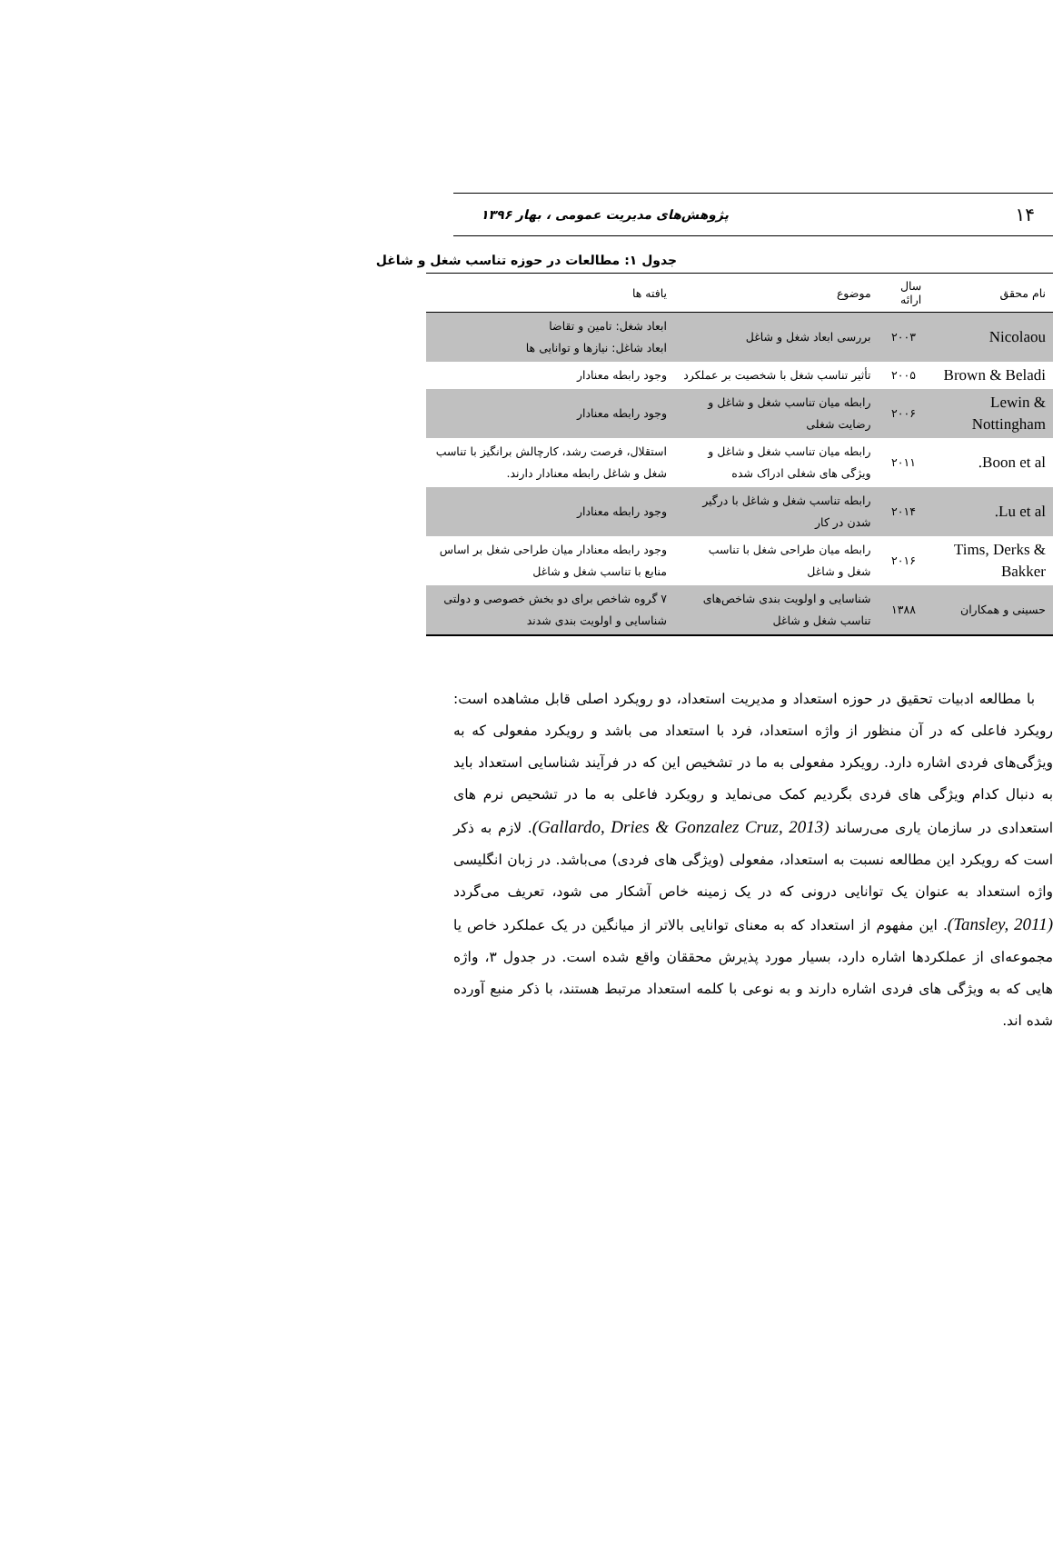۱۴ پژوهش‌های مدیریت عمومی ، بهار ۱۳۹۶
جدول ۱: مطالعات در حوزه تناسب شغل و شاغل
| نام محقق | سال ارائه | موضوع | یافته ها |
| --- | --- | --- | --- |
| Nicolaou | ۲۰۰۳ | بررسی ابعاد شغل و شاغل | ابعاد شغل: تامین و تقاضا ابعاد شاغل: نیازها و توانایی ها |
| Brown & Beladi | ۲۰۰۵ | تأثیر تناسب شغل با شخصیت بر عملکرد | وجود رابطه معنادار |
| Lewin & Nottingham | ۲۰۰۶ | رابطه میان تناسب شغل و شاغل و رضایت شغلی | وجود رابطه معنادار |
| Boon et al. | ۲۰۱۱ | رابطه میان تناسب شغل و شاغل و ویژگی های شغلی ادراک شده | استقلال، فرصت رشد، کارچالش برانگیز با تناسب شغل و شاغل رابطه معنادار دارند. |
| Lu et al. | ۲۰۱۴ | رابطه تناسب شغل و شاغل با درگیر شدن در کار | وجود رابطه معنادار |
| Tims, Derks & Bakker | ۲۰۱۶ | رابطه میان طراحی شغل با تناسب شغل و شاغل | وجود رابطه معنادار میان طراحی شغل بر اساس منابع با تناسب شغل و شاغل |
| حسینی و همکاران | ۱۳۸۸ | شناسایی و اولویت بندی شاخص‌های تناسب شغل و شاغل | ۷ گروه شاخص برای دو بخش خصوصی و دولتی شناسایی و اولویت بندی شدند |
با مطالعه ادبیات تحقیق در حوزه استعداد و مدیریت استعداد، دو رویکرد اصلی قابل مشاهده است: رویکرد فاعلی که در آن منظور از واژه استعداد، فرد با استعداد می باشد و رویکرد مفعولی که به ویژگی‌های فردی اشاره دارد. رویکرد مفعولی به ما در تشخیص این که در فرآیند شناسایی استعداد باید به دنبال کدام ویژگی های فردی بگردیم کمک می‌نماید و رویکرد فاعلی به ما در تشحیص نرم های استعدادی در سازمان یاری می‌رساند (Gallardo, Dries & Gonzalez Cruz, 2013). لازم به ذکر است که رویکرد این مطالعه نسبت به استعداد، مفعولی (ویژگی های فردی) می‌باشد. در زبان انگلیسی واژه استعداد به عنوان یک توانایی درونی که در یک زمینه خاص آشکار می شود، تعریف می‌گردد (Tansley, 2011). این مفهوم از استعداد که به معنای توانایی بالاتر از میانگین در یک عملکرد خاص یا مجموعه‌ای از عملکردها اشاره دارد، بسیار مورد پذیرش محققان واقع شده است. در جدول ۳، واژه هایی که به ویژگی های فردی اشاره دارند و به نوعی با کلمه استعداد مرتبط هستند، با ذکر منبع آورده شده اند.